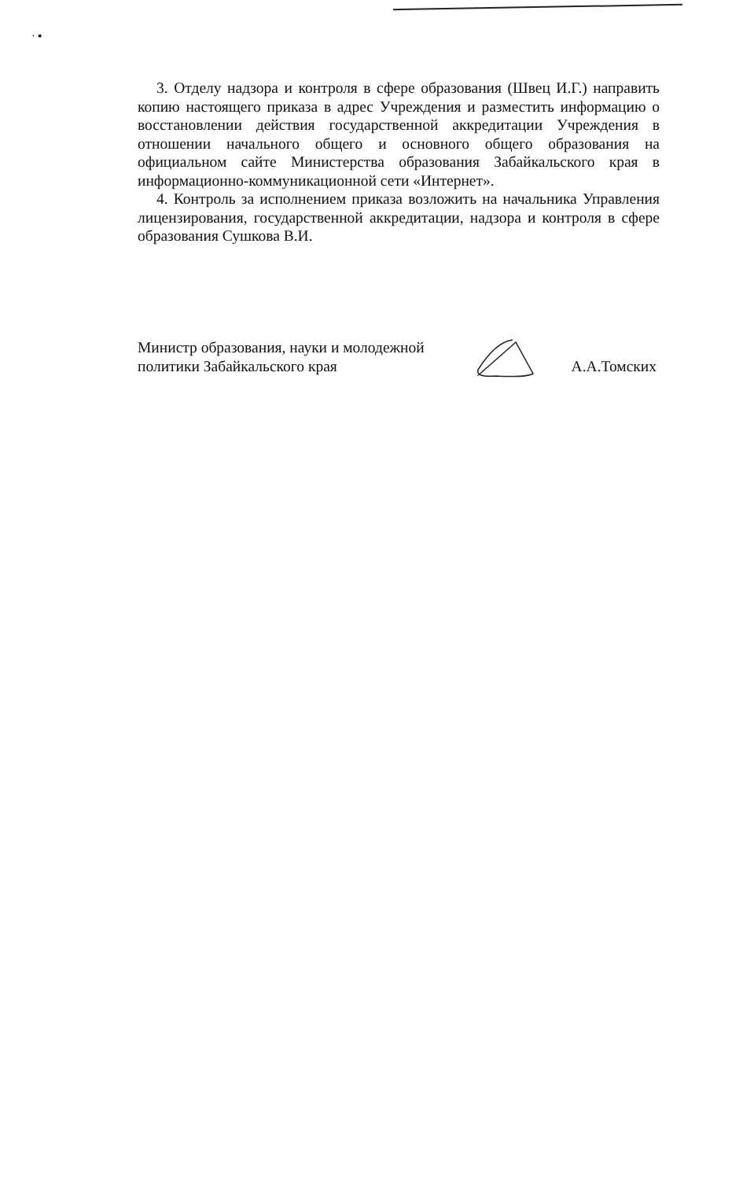· ▪
3. Отделу надзора и контроля в сфере образования (Швец И.Г.) направить копию настоящего приказа в адрес Учреждения и разместить информацию о восстановлении действия государственной аккредитации Учреждения в отношении начального общего и основного общего образования на официальном сайте Министерства образования Забайкальского края в информационно-коммуникационной сети «Интернет».
4. Контроль за исполнением приказа возложить на начальника Управления лицензирования, государственной аккредитации, надзора и контроля в сфере образования Сушкова В.И.
Министр образования, науки и молодежной политики Забайкальского края
А.А.Томских